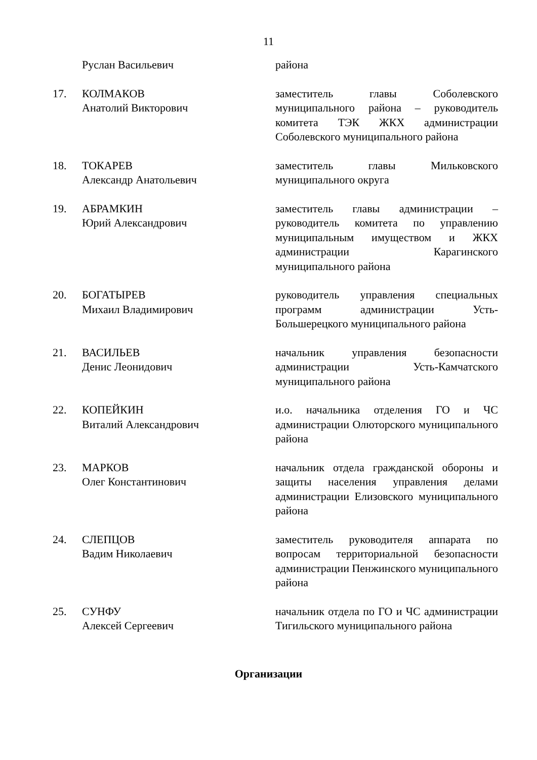11
| | Руслан Васильевич | района |
| 17. | КОЛМАКОВ Анатолий Викторович | заместитель главы Соболевского муниципального района – руководитель комитета ТЭК ЖКХ администрации Соболевского муниципального района |
| 18. | ТОКАРЕВ Александр Анатольевич | заместитель главы Мильковского муниципального округа |
| 19. | АБРАМКИН Юрий Александрович | заместитель главы администрации – руководитель комитета по управлению муниципальным имуществом и ЖКХ администрации Карагинского муниципального района |
| 20. | БОГАТЫРЕВ Михаил Владимирович | руководитель управления специальных программ администрации Усть-Большерецкого муниципального района |
| 21. | ВАСИЛЬЕВ Денис Леонидович | начальник управления безопасности администрации Усть-Камчатского муниципального района |
| 22. | КОПЕЙКИН Виталий Александрович | и.о. начальника отделения ГО и ЧС администрации Олюторского муниципального района |
| 23. | МАРКОВ Олег Константинович | начальник отдела гражданской обороны и защиты населения управления делами администрации Елизовского муниципального района |
| 24. | СЛЕПЦОВ Вадим Николаевич | заместитель руководителя аппарата по вопросам территориальной безопасности администрации Пенжинского муниципального района |
| 25. | СУНФУ Алексей Сергеевич | начальник отдела по ГО и ЧС администрации Тигильского муниципального района |
Организации